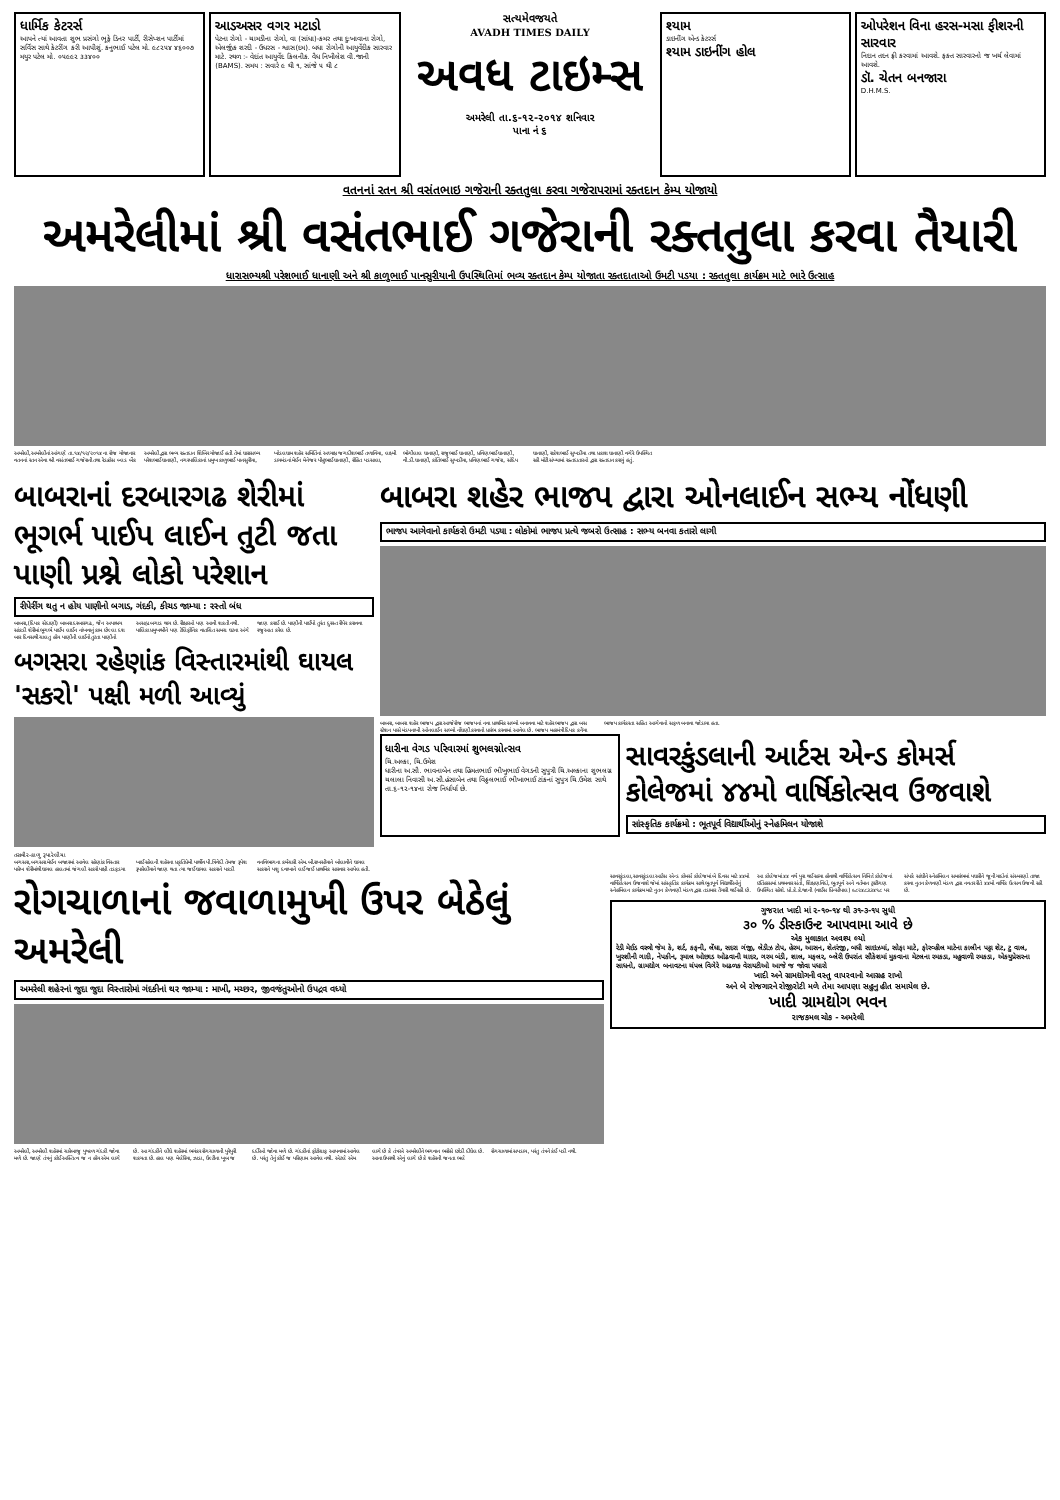ધાર્મિક કેટરર્સ
આપને ત્યાં આવતા શુભ પ્રસંગો ભૂફે ડિનર પાર્ટી, રીસેપ્શન પાર્ટીમાં સર્વિસ સાથે કેટરીંગ કરી આપીશું. કનુભાઈ પટેલ મો. ૯૮૨૫૪ ૪૬૦૦૭ મયુર પટેલ મો. ૦૫૯૯૨ ૩૩૪૦૦
આડઅસર વગર મટાડો
પેટના રોગો - ચામડીના રોગો, વા (સાંધા)-કમર તથા દુઃખાવાના રોગો, એલર્જીક શરદી - ઉધરસ - શ્વાસ(દમ). બધા રોગોની આયુર્વેદીક સારવાર માટે. સ્થળ :- વેદાંત આયુર્વેદ કિલનીક. વૈધ નિખીલેશ વી.જાની (BAMS). સમય : સવારે ૯ થી ૧, સાંજે ૫ થી ૮
સત્યમેવજયતે
AVADH TIMES DAILY
અવધ ટાઇમ્સ
અમરેલી તા.૬-૧૨-૨૦૧૪ શનિવાર
પાના નં ૬
શ્યામ
ડાઇનીંગ એન્ડ કેટરર્સ
શ્યામ ડાઇનીંગ હોલ
ઓપરેશન વિના હરસ-મસા ફીશરની સારવાર
નિદાન તદન ફ્રી કરવામાં આવશે. ફક્ત સારવારનો જ ખર્ચ લેવામાં આવશે.
ડૉ. ચેતન બનજારા
D.H.M.S.
વતનનાં રતન શ્રી વસંતભાઇ ગજેરાની રક્તતુલા કરવા ગજેરાપરામાં રક્તદાન કેમ્પ યોજાયો
અમરેલીમાં શ્રી વસંતભાઈ ગજેરાની રક્તતુલા કરવા તૈયારી
ધારાસભ્યશ્રી પરેશભાઈ ધાનાણી અને શ્રી કાળુભાઈ પાનસુરીયાની ઉપસ્થિતિમાં ભવ્ય રક્તદાન કેમ્પ યોજાતા રક્તદાતાઓ ઉમટી પડયા : રક્તતુલા કાર્યક્રમ માટે ભારે ઉત્સાહ
અમરેલી,અમરેલીનાં આંગણે તા.૧૪/૧૨/૨૦૧૪ ના રોજ યોજાનાર વતનનાં રતન એવા શ્રી વસંતભાઈ ગજેરાની તથા રેડક્રોસ બ્લડ બેંક અમરેલી દ્વારા ભવ્ય રક્તદાન શિબિર યોજાઈ હતી તેમાં ધારાસભ્ય પરેશભાઈ ધાનાણી, નગરપાલિકાનાં પ્રમુખ કાળુભાઈ પાનસુરીયા, ખોડલધામ શહેર સમિતિનાં અધ્યક્ષ જગદીશભાઈ તળાવિયા, લક્ષ્મી ડાયમંડનાં મેઈન મેનેજર પીન્ટુભાઈ ધાનાણી, રોહિત પડસાલા, ભોગીલાલ ધાનાણી, રાજુભાઈ ધાનાણી, પ્રવિણભાઈ ધાનાણી, વી.ડી.ધાનાણી, કાંતિભાઈ સુખડીયા, પ્રવિણભાઈ ગજેરા, સંદિપ ધાનાણી, રાકેશભાઈ સુખડીયા તથા પ્રકાશ ધાનાણી વગેરે ઉપસ્થિત રહી મોટી સંખ્યામાં રક્તદાતાઓ દ્વારા રક્તદાન કરાયું હતું.
બાબરાનાં દરબારગઢ શેરીમાં ભૂગર્ભ પાઈપ લાઈન તુટી જતા પાણી પ્રશ્ને લોકો પરેશાન
રીપેરીંગ થતુ ન હોય પાણીનો બગાડ, ગંદકી, કીચડ જામ્યા : રસ્તો બંધ
બાબરા,(દિપક સેદાણી) બાબરા દરબારગઢ, જૈન અપાશ્રય સાંકડી શેરીમાં ભૂગર્ભ પાઈપ લાઈન નાંખવાનું કામ છેલ્લા દશ બાર દિવસથી ચાલતુ હોય પાણીની લાઈનો તુટતા પાણીનો અસહ્ય બગાડ થાય છે. રીક્ષાઓ પણ આવી શકતી નથી. પાલિકા પ્રમુખશ્રીને પણ ટેલિફોનિક વાતચિત સમગ્ર ઘટના અંગે જાણ કરાઈ છે. પાણીની પાઈપો તુરંત દુરસ્ત રીપેર કરાવવા રજુઆત કરેલ છે.
બગસરા રહેણાંક વિસ્તારમાંથી ઘાયલ 'સકરો' પક્ષી મળી આવ્યું
તસવીર-કાળુ રૂપારેલીયા
બગસરા,બગસરા મેઈન બજારમાં આવેલ રહેણાંક વિસ્તાર પારેખ શેરીમાંથી ઘાયલ હાલતમાં જંગલી સકરો પક્ષી તડફડયા ખાઈ રહેલની શહેરના પ્રકૃતિપ્રેમી પાર્થીવ પી.ત્રિવેદી તેમજ રૂપેશ રૂપારેલીયાને જાણ થતા ત્યા જઈ ઘાયલ સકરાને પકડી વનવિભાગના કર્મચારી એમ.બી.રાખસીયાને બોલાવીને ઘાયલ સકરાને પશુ દવાખાને લઈ જઈ પ્રાથમિક સારવાર આપેલ હતી.
બાબરા શહેર ભાજપ દ્વારા ઓનલાઈન સભ્ય નોંધણી
ભાજપ આગેવાનો કાર્યકરો ઉમટી પડયા : લોકોમાં ભાજપ પ્રત્યે જબરો ઉત્સાહ : સભ્ય બનવા કતારો લાગી
બાબરા, બાબરા શહેર ભાજપ દ્વારા આજેરોજ ભાજપનાં નવા પ્રાથમિક સભ્યો બનાવવા માટે શહેર ભાજપ દ્વારા બસ સ્ટેશન પાસે મંડપનાખી ઓનલાઈન સભ્યો નોંધણી કરવાનો પ્રારંભ કરવામાં આવેલ છે. ભાજપ મહામંત્રી દિપક કનૈયા ભાજપ કાર્યકરતા સહિત આગેવાનો સફળ બનાવા જોડાયા હતા.
ધારીના વેગડ પરિવારમાં શુભલગ્નોત્સવ
ચિ.અલ્કા, ચિ.ઉમેશ
ધારીના અ.સૌ. ભાવનાબેન તથા હિંમતભાઈ ભીખુભાઈ વેગડની સુપુત્રી ચિ.અલ્કાના શુભલગ્ન ચલાલા નિવાસી અ.સૌ.હંસાબેન તથા વિઠ્ઠલભાઈ ભીખાભાઈ ટાંકનાં સુપુત્ર ચિ.ઉમેશ સાથે તા.૬-૧૨-૧૪ના રોજ નિર્ધાર્યા છે.
સાવરકુંડલાની આર્ટસ એન્ડ કોમર્સ કોલેજમાં ૪૪મો વાર્ષિકોત્સવ ઉજવાશે
સાંસ્કૃતિક કાર્યક્રમો : ભૂતપૂર્વ વિદ્યાર્થીઓનું સ્નેહમિલન યોજાશે
રોગચાળાનાં જવાળામુખી ઉપર બેઠેલું અમરેલી
અમરેલી શહેરનાં જુદા જુદા વિસ્તારોમાં ગંદકીનાં થર જામ્યા : માખી, મચ્છર, જીવજંતુઓનો ઉપદ્રવ વધ્યો
અમરેલી, અમરેલી શહેરમાં ચારેબાજુ પુષ્કળ ગંદકી જોવા મળે છે. જાણે તંત્રનું કોઈ અસ્તિત્વ જ ન હોય એમ લાગે છે. આ ગંદકીને લીધે શહેરમાં ભયંકર રોગચાળાની પુરેપુરી શકયતા છે. હાલ પણ મેલેરિયા, ઝાડા, ઉલ્ટીના ખૂબ જ દર્દીઓ જોવા મળે છે. ગંદકીનાં ફોટોગ્રાફ આપવામાં આવેલ છે. પરંતુ તેનું કોઈ જ પરિણામ આવેલ નથી. એટલે એમ લાગે છે કે તંત્રએ અમરેલીને ભગવાન ભરોસે છોડી દીધેલ છે. આના ઉપરથી એવું લાગે છે કે શહેરની જનતા ભલે રોગચાળામાં સપડાય, પરંતુ તંત્રને કંઈ પડી નથી.
સાવરકુંડલા,સાવરકુંડલા આર્ટસ એન્ડ કોમર્સ કોલેજમાં બે દિવસ માટે ૪૪મો વાર્ષિકોત્સવ ઉજવાશે જેમાં સાંસ્કૃતિક કાર્યક્રમ સાથે ભૂતપૂર્વ વિદ્યાર્થીઓનું સ્નેહમિલન કાર્યક્રમ માટે નુતન કેળવણી મંડળ દ્વારા તડામાર તૈયારી થઈ રહી છે. આ કોલેજમાં ૪૪ વર્ષ પુરા થઈ રહયા હોવાથી વાર્ષિકોત્સવ નિમિત્તે કોલેજનાં ઇતિહાસમાં પ્રથમવાર સંતો, શિક્ષણવિદો, ભૂતપૂર્વ અને વર્તમાન ટ્રસ્ટીગણ ઉપસ્થિત રહેશે. પ્રો.કે.કે.જાની (વાઈસ પ્રિન્સીપાલ) ૯૮૨૪૮૩૩૪૧૮ પર સંપર્ક સાંધીને સ્નેહમિલન સમારંભમાં પધારીને જૂની યાદોનાં સંસ્મરણો તાજા કરવા નુતન કેળવણી મંડળ દ્વારા નવતર રીતે ૪૪મો વાર્ષિક ઉત્સવ ઉજવી રહી છે.
ગુજરાત ખાદી માં ૨-૧૦-૧૪ થી ૩૧-૩-૧૫ સુધી
૩૦ % ડીસ્કાઉન્ટ આપવામા આવે છે
એક મુલાકાત અવશ્ય લ્યો
રેડી મેઈડ વસ્ત્રો જેમ કે, શર્ટ, કફની, લેંઘા, સદરા ગંજી, લેડીઝ ટોપ, હેરમ, આસન, શેતરંજી, બધી સાઇઝમાં, સોફા માટે, ફોરવ્હીલ માટેના કાલીન પટ્ટા શેટ, ટુ વાલ, ખુરશીની ગાદી, નેપકીન, રૂમાલ ઓછાડ ઓઢવાની ચાદર, ગરમ બંડી, શાલ, મફલર, બ્લેરી ઉપરાંત સૌકેશમાં મુકવાના મેટલના રમકડા, મહુવાળી રમકડા, એકયુપ્રેસરના સાધનો, ગ્રામદ્યોગ બનાવટના ચંપલ વિગેરે અઢળક વેરાયટીઓ આજે જ જોવા પધારો
ખાદી અને ગ્રામદ્યોગની વસ્તુ વાપરવાનો આગ્રહ રાખો
અને બે રોજગારને રોજીરોટી મળે તેમા આપણા સહુનુ હીત સમાયેલ છે.
ખાદી ગ્રામદ્યોગ ભવન
રાજકમલ ચોક - અમરેલી